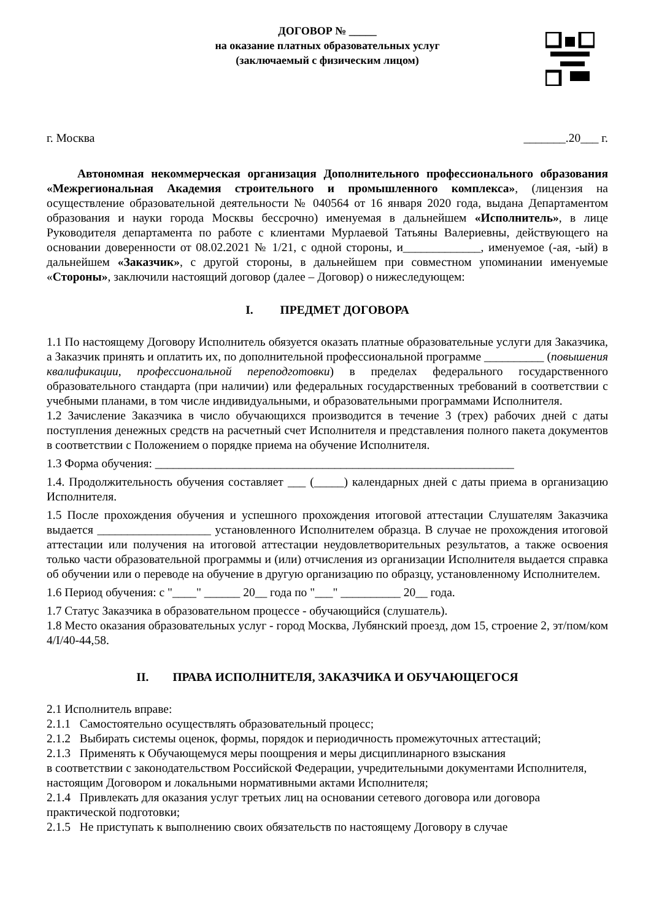ДОГОВОР № _____
на оказание платных образовательных услуг
(заключаемый с физическим лицом)
г. Москва _______.20___ г.
Автономная некоммерческая организация Дополнительного профессионального образования «Межрегиональная Академия строительного и промышленного комплекса», (лицензия на осуществление образовательной деятельности № 040564 от 16 января 2020 года, выдана Департаментом образования и науки города Москвы бессрочно) именуемая в дальнейшем «Исполнитель», в лице Руководителя департамента по работе с клиентами Мурлаевой Татьяны Валериевны, действующего на основании доверенности от 08.02.2021 № 1/21, с одной стороны, и_____________, именуемое (-ая, -ый) в дальнейшем «Заказчик», с другой стороны, в дальнейшем при совместном упоминании именуемые «Стороны», заключили настоящий договор (далее – Договор) о нижеследующем:
I. ПРЕДМЕТ ДОГОВОРА
1.1 По настоящему Договору Исполнитель обязуется оказать платные образовательные услуги для Заказчика, а Заказчик принять и оплатить их, по дополнительной профессиональной программе __________ (повышения квалификации, профессиональной переподготовки) в пределах федерального государственного образовательного стандарта (при наличии) или федеральных государственных требований в соответствии с учебными планами, в том числе индивидуальными, и образовательными программами Исполнителя.
1.2 Зачисление Заказчика в число обучающихся производится в течение 3 (трех) рабочих дней с даты поступления денежных средств на расчетный счет Исполнителя и представления полного пакета документов в соответствии с Положением о порядке приема на обучение Исполнителя.
1.3 Форма обучения: ____________________________________________________________
1.4. Продолжительность обучения составляет ___ (_____) календарных дней с даты приема в организацию Исполнителя.
1.5 После прохождения обучения и успешного прохождения итоговой аттестации Слушателям Заказчика выдается ___________________ установленного Исполнителем образца. В случае не прохождения итоговой аттестации или получения на итоговой аттестации неудовлетворительных результатов, а также освоения только части образовательной программы и (или) отчисления из организации Исполнителя выдается справка об обучении или о переводе на обучение в другую организацию по образцу, установленному Исполнителем.
1.6 Период обучения: с "____" ______ 20__ года по "___" __________ 20__ года.
1.7 Статус Заказчика в образовательном процессе - обучающийся (слушатель).
1.8 Место оказания образовательных услуг - город Москва, Лубянский проезд, дом 15, строение 2, эт/пом/ком 4/I/40-44,58.
II. ПРАВА ИСПОЛНИТЕЛЯ, ЗАКАЗЧИКА И ОБУЧАЮЩЕГОСЯ
2.1 Исполнитель вправе:
2.1.1 Самостоятельно осуществлять образовательный процесс;
2.1.2 Выбирать системы оценок, формы, порядок и периодичность промежуточных аттестаций;
2.1.3 Применять к Обучающемуся меры поощрения и меры дисциплинарного взыскания
в соответствии с законодательством Российской Федерации, учредительными документами Исполнителя, настоящим Договором и локальными нормативными актами Исполнителя;
2.1.4 Привлекать для оказания услуг третьих лиц на основании сетевого договора или договора практической подготовки;
2.1.5 Не приступать к выполнению своих обязательств по настоящему Договору в случае